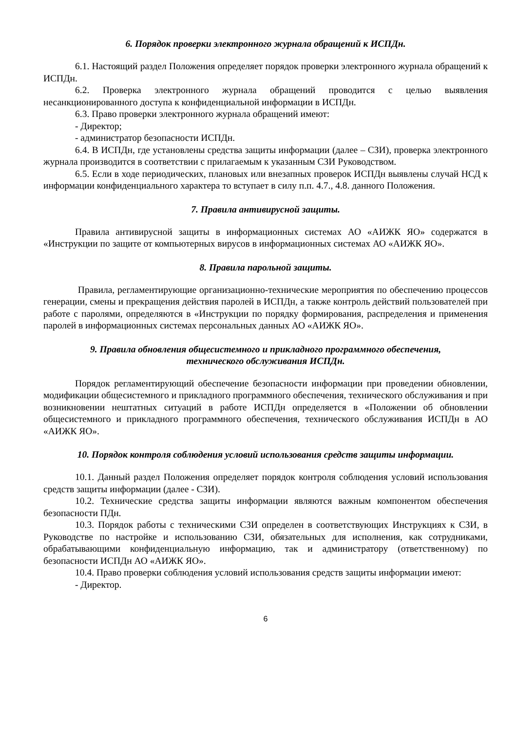6. Порядок проверки электронного журнала обращений к ИСПДн.
6.1. Настоящий раздел Положения определяет порядок проверки электронного журнала обращений к ИСПДн.
6.2. Проверка электронного журнала обращений проводится с целью выявления несанкционированного доступа к конфиденциальной информации в ИСПДн.
6.3. Право проверки электронного журнала обращений имеют:
- Директор;
- администратор безопасности ИСПДн.
6.4. В ИСПДн, где установлены средства защиты информации (далее – СЗИ), проверка электронного журнала производится в соответствии с прилагаемым к указанным СЗИ Руководством.
6.5. Если в ходе периодических, плановых или внезапных проверок ИСПДн выявлены случай НСД к информации конфиденциального характера то вступает в силу п.п. 4.7., 4.8. данного Положения.
7. Правила антивирусной защиты.
Правила антивирусной защиты в информационных системах АО «АИЖК ЯО» содержатся в «Инструкции по защите от компьютерных вирусов в информационных системах АО «АИЖК ЯО».
8. Правила парольной защиты.
Правила, регламентирующие организационно-технические мероприятия по обеспечению процессов генерации, смены и прекращения действия паролей в ИСПДн, а также контроль действий пользователей при работе с паролями, определяются в «Инструкции по порядку формирования, распределения и применения паролей в информационных системах персональных данных АО «АИЖК ЯО».
9. Правила обновления общесистемного и прикладного программного обеспечения,
технического обслуживания ИСПДн.
Порядок регламентирующий обеспечение безопасности информации при проведении обновлении, модификации общесистемного и прикладного программного обеспечения, технического обслуживания и при возникновении нештатных ситуаций в работе ИСПДн определяется в «Положении об обновлении общесистемного и прикладного программного обеспечения, технического обслуживания ИСПДн в АО «АИЖК ЯО».
10. Порядок контроля соблюдения условий использования средств защиты информации.
10.1. Данный раздел Положения определяет порядок контроля соблюдения условий использования средств защиты информации (далее - СЗИ).
10.2. Технические средства защиты информации являются важным компонентом обеспечения безопасности ПДн.
10.3. Порядок работы с техническими СЗИ определен в соответствующих Инструкциях к СЗИ, в Руководстве по настройке и использованию СЗИ, обязательных для исполнения, как сотрудниками, обрабатывающими конфиденциальную информацию, так и администратору (ответственному) по безопасности ИСПДн АО «АИЖК ЯО».
10.4. Право проверки соблюдения условий использования средств защиты информации имеют:
- Директор.
6